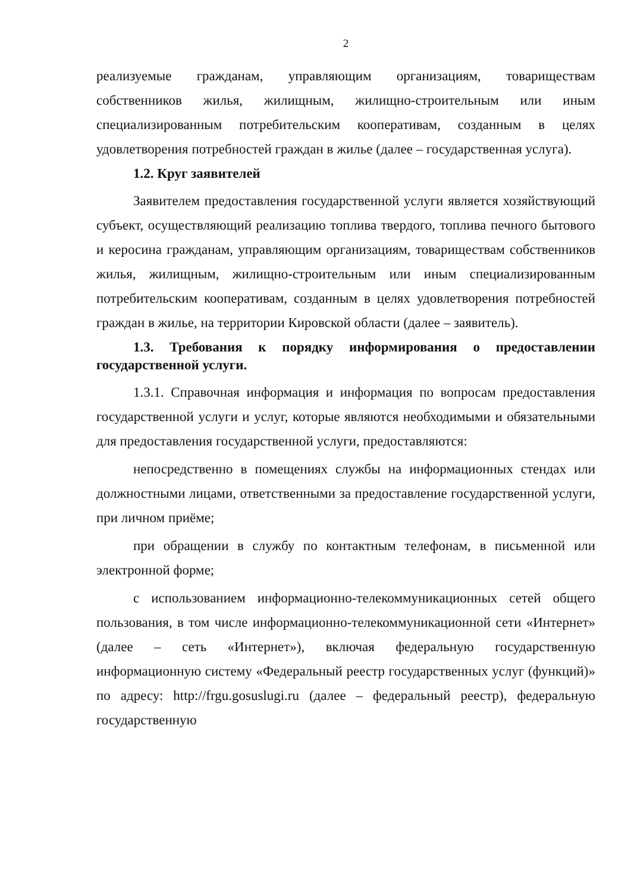2
реализуемые гражданам, управляющим организациям, товариществам собственников жилья, жилищным, жилищно-строительным или иным специализированным потребительским кооперативам, созданным в целях удовлетворения потребностей граждан в жилье (далее – государственная услуга).
1.2. Круг заявителей
Заявителем предоставления государственной услуги является хозяйствующий субъект, осуществляющий реализацию топлива твердого, топлива печного бытового и керосина гражданам, управляющим организациям, товариществам собственников жилья, жилищным, жилищно-строительным или иным специализированным потребительским кооперативам, созданным в целях удовлетворения потребностей граждан в жилье, на территории Кировской области (далее – заявитель).
1.3. Требования к порядку информирования о предоставлении государственной услуги.
1.3.1. Справочная информация и информация по вопросам предоставления государственной услуги и услуг, которые являются необходимыми и обязательными для предоставления государственной услуги, предоставляются:
непосредственно в помещениях службы на информационных стендах или должностными лицами, ответственными за предоставление государственной услуги, при личном приёме;
при обращении в службу по контактным телефонам, в письменной или электронной форме;
с использованием информационно-телекоммуникационных сетей общего пользования, в том числе информационно-телекоммуникационной сети «Интернет» (далее – сеть «Интернет»), включая федеральную государственную информационную систему «Федеральный реестр государственных услуг (функций)» по адресу: http://frgu.gosuslugi.ru (далее – федеральный реестр), федеральную государственную